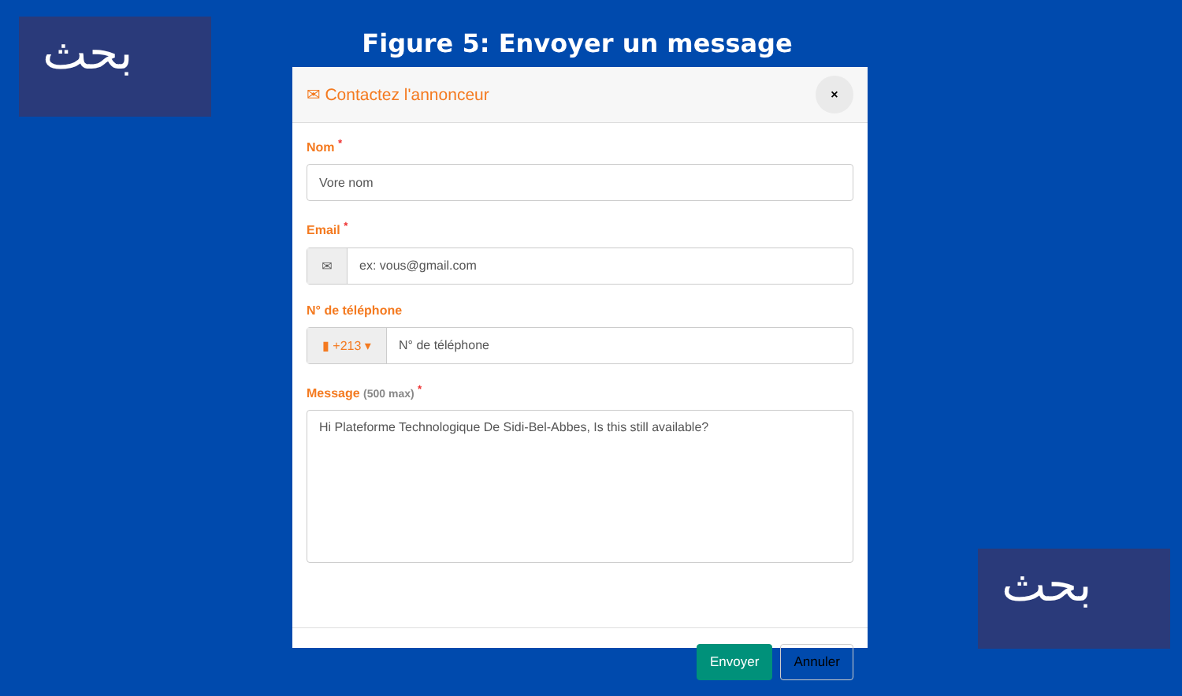بحث
Figure 5: Envoyer un message
✉ Contactez l'annonceur ×
Nom <sup>*</sup>
Vore nom
Email <sup>*</sup>
✉ ex: vous@gmail.com
N° de téléphone
▮ +213 ▾ N° de téléphone
Message (500 max) <sup>*</sup>
Hi Plateforme Technologique De Sidi-Bel-Abbes, Is this still available?
Envoyer Annuler
بحث